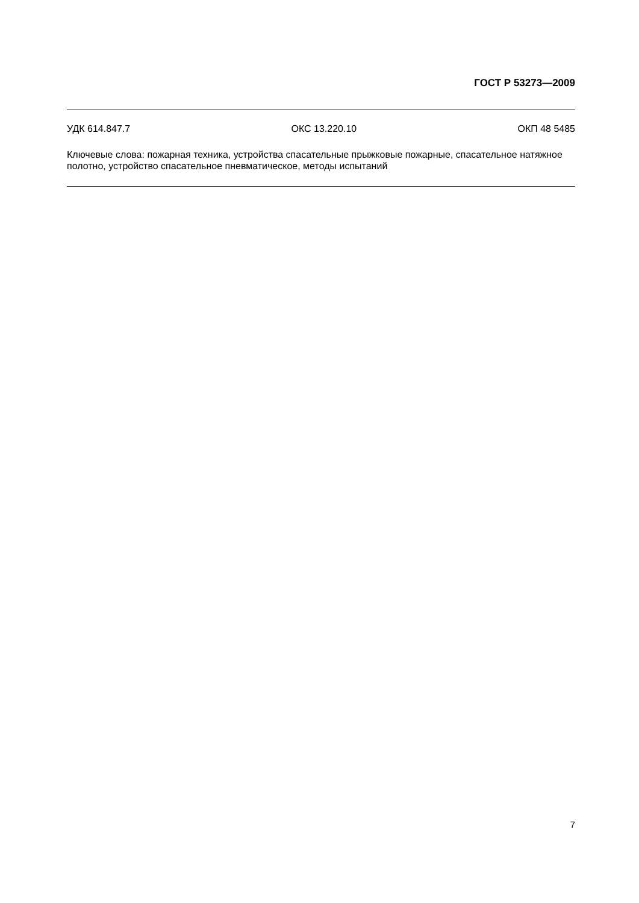ГОСТ Р 53273—2009
УДК 614.847.7 ОКС 13.220.10 ОКП 48 5485
Ключевые слова: пожарная техника, устройства спасательные прыжковые пожарные, спасательное натяжное полотно, устройство спасательное пневматическое, методы испытаний
7